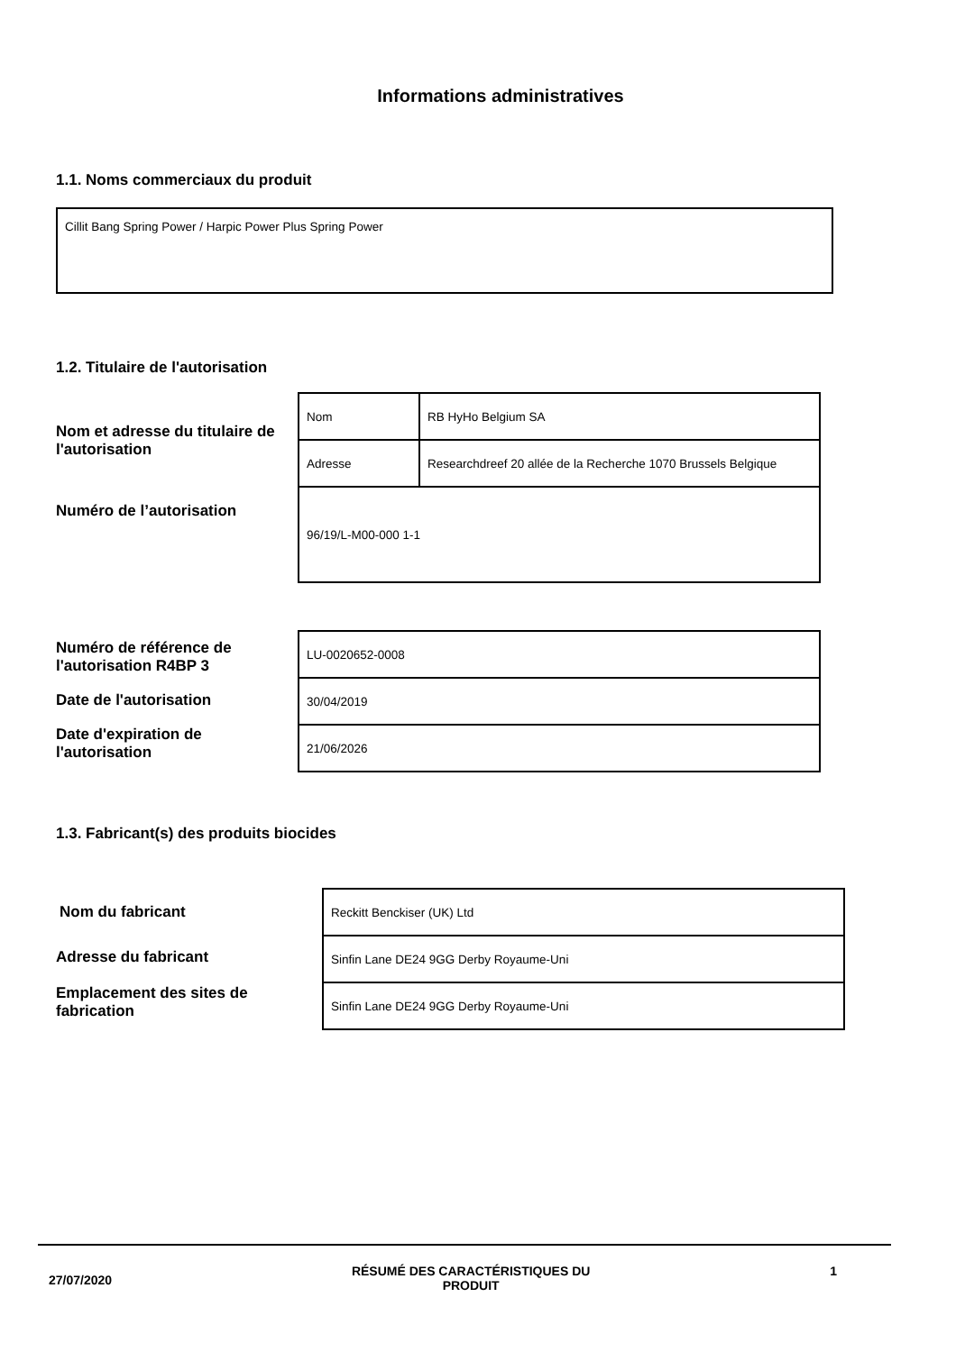Informations administratives
1.1. Noms commerciaux du produit
Cillit Bang Spring Power / Harpic Power Plus Spring Power
1.2. Titulaire de l'autorisation
Nom et adresse du titulaire de l'autorisation
Numéro de l’autorisation
| Nom | RB HyHo Belgium SA |
| Adresse | Researchdreef 20 allée de la Recherche 1070 Brussels Belgique |
| 96/19/L-M00-000 1-1 | |
Numéro de référence de l'autorisation R4BP 3
Date de l'autorisation
Date d'expiration de l'autorisation
| LU-0020652-0008 |
| 30/04/2019 |
| 21/06/2026 |
1.3. Fabricant(s) des produits biocides
Nom du fabricant
Adresse du fabricant
Emplacement des sites de fabrication
| Reckitt Benckiser (UK) Ltd |
| Sinfin Lane DE24 9GG Derby Royaume-Uni |
| Sinfin Lane DE24 9GG Derby Royaume-Uni |
27/07/2020 RÉSUMÉ DES CARACTÉRISTIQUES DU
PRODUIT 1